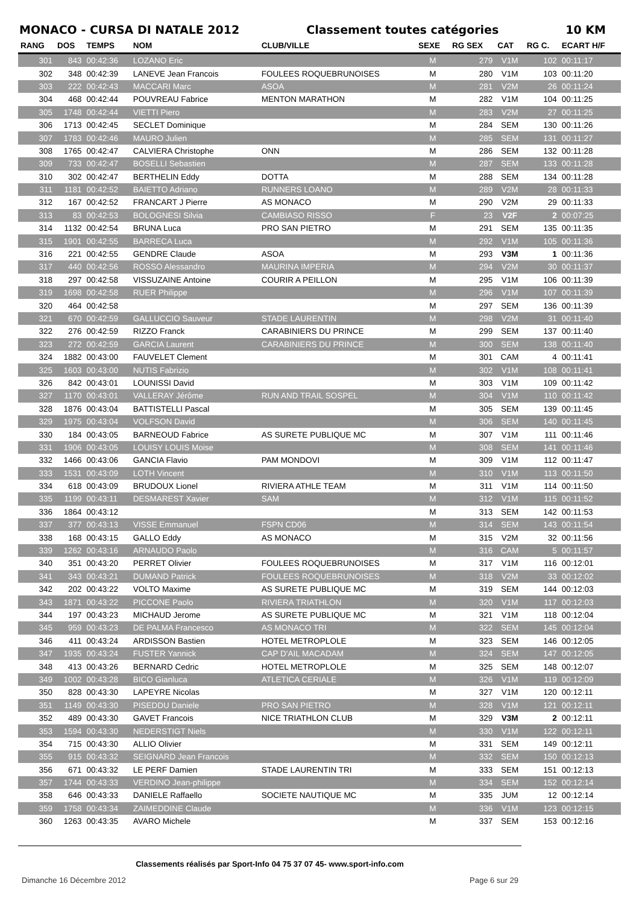MONACO - CURSA DI NATALE 2012 Classement toutes catégories 10 KM
| RANG | DOS | TEMPS | NOM | CLUB/VILLE | SEXE | RG SEX | CAT | RG C. | ECART H/F |
| --- | --- | --- | --- | --- | --- | --- | --- | --- | --- |
| 301 | 843 | 00:42:36 | LOZANO Eric | | M | 279 | V1M | 102 | 00:11:17 |
| 302 | 348 | 00:42:39 | LANEVE Jean Francois | FOULEES ROQUEBRUNOISES | M | 280 | V1M | 103 | 00:11:20 |
| 303 | 222 | 00:42:43 | MACCARI Marc | ASOA | M | 281 | V2M | 26 | 00:11:24 |
| 304 | 468 | 00:42:44 | POUVREAU Fabrice | MENTON MARATHON | M | 282 | V1M | 104 | 00:11:25 |
| 305 | 1748 | 00:42:44 | VIETTI Piero | | M | 283 | V2M | 27 | 00:11:25 |
| 306 | 1713 | 00:42:45 | SECLET Dominique | | M | 284 | SEM | 130 | 00:11:26 |
| 307 | 1783 | 00:42:46 | MAURO Julien | | M | 285 | SEM | 131 | 00:11:27 |
| 308 | 1765 | 00:42:47 | CALVIERA Christophe | ONN | M | 286 | SEM | 132 | 00:11:28 |
| 309 | 733 | 00:42:47 | BOSELLI Sebastien | | M | 287 | SEM | 133 | 00:11:28 |
| 310 | 302 | 00:42:47 | BERTHELIN Eddy | DOTTA | M | 288 | SEM | 134 | 00:11:28 |
| 311 | 1181 | 00:42:52 | BAIETTO Adriano | RUNNERS LOANO | M | 289 | V2M | 28 | 00:11:33 |
| 312 | 167 | 00:42:52 | FRANCART J Pierre | AS MONACO | M | 290 | V2M | 29 | 00:11:33 |
| 313 | 83 | 00:42:53 | BOLOGNESI Silvia | CAMBIASO RISSO | F | 23 | V2F | 2 | 00:07:25 |
| 314 | 1132 | 00:42:54 | BRUNA Luca | PRO SAN PIETRO | M | 291 | SEM | 135 | 00:11:35 |
| 315 | 1901 | 00:42:55 | BARRECA Luca | | M | 292 | V1M | 105 | 00:11:36 |
| 316 | 221 | 00:42:55 | GENDRE Claude | ASOA | M | 293 | V3M | 1 | 00:11:36 |
| 317 | 440 | 00:42:56 | ROSSO Alessandro | MAURINA IMPERIA | M | 294 | V2M | 30 | 00:11:37 |
| 318 | 297 | 00:42:58 | VISSUZAINE Antoine | COURIR A PEILLON | M | 295 | V1M | 106 | 00:11:39 |
| 319 | 1698 | 00:42:58 | RUER Philippe | | M | 296 | V1M | 107 | 00:11:39 |
| 320 | 464 | 00:42:58 | | | M | 297 | SEM | 136 | 00:11:39 |
| 321 | 670 | 00:42:59 | GALLUCCIO Sauveur | STADE LAURENTIN | M | 298 | V2M | 31 | 00:11:40 |
| 322 | 276 | 00:42:59 | RIZZO Franck | CARABINIERS DU PRINCE | M | 299 | SEM | 137 | 00:11:40 |
| 323 | 272 | 00:42:59 | GARCIA Laurent | CARABINIERS DU PRINCE | M | 300 | SEM | 138 | 00:11:40 |
| 324 | 1882 | 00:43:00 | FAUVELET Clement | | M | 301 | CAM | 4 | 00:11:41 |
| 325 | 1603 | 00:43:00 | NUTIS Fabrizio | | M | 302 | V1M | 108 | 00:11:41 |
| 326 | 842 | 00:43:01 | LOUNISSI David | | M | 303 | V1M | 109 | 00:11:42 |
| 327 | 1170 | 00:43:01 | VALLERAY Jérôme | RUN AND TRAIL SOSPEL | M | 304 | V1M | 110 | 00:11:42 |
| 328 | 1876 | 00:43:04 | BATTISTELLI Pascal | | M | 305 | SEM | 139 | 00:11:45 |
| 329 | 1975 | 00:43:04 | VOLFSON David | | M | 306 | SEM | 140 | 00:11:45 |
| 330 | 184 | 00:43:05 | BARNEOUD Fabrice | AS SURETE PUBLIQUE MC | M | 307 | V1M | 111 | 00:11:46 |
| 331 | 1906 | 00:43:05 | LOUISY LOUIS Moise | | M | 308 | SEM | 141 | 00:11:46 |
| 332 | 1466 | 00:43:06 | GANCIA Flavio | PAM MONDOVI | M | 309 | V1M | 112 | 00:11:47 |
| 333 | 1531 | 00:43:09 | LOTH Vincent | | M | 310 | V1M | 113 | 00:11:50 |
| 334 | 618 | 00:43:09 | BRUDOUX Lionel | RIVIERA ATHLE TEAM | M | 311 | V1M | 114 | 00:11:50 |
| 335 | 1199 | 00:43:11 | DESMAREST Xavier | SAM | M | 312 | V1M | 115 | 00:11:52 |
| 336 | 1864 | 00:43:12 | | | M | 313 | SEM | 142 | 00:11:53 |
| 337 | 377 | 00:43:13 | VISSE Emmanuel | FSPN CD06 | M | 314 | SEM | 143 | 00:11:54 |
| 338 | 168 | 00:43:15 | GALLO Eddy | AS MONACO | M | 315 | V2M | 32 | 00:11:56 |
| 339 | 1262 | 00:43:16 | ARNAUDO Paolo | | M | 316 | CAM | 5 | 00:11:57 |
| 340 | 351 | 00:43:20 | PERRET Olivier | FOULEES ROQUEBRUNOISES | M | 317 | V1M | 116 | 00:12:01 |
| 341 | 343 | 00:43:21 | DUMAND Patrick | FOULEES ROQUEBRUNOISES | M | 318 | V2M | 33 | 00:12:02 |
| 342 | 202 | 00:43:22 | VOLTO Maxime | AS SURETE PUBLIQUE MC | M | 319 | SEM | 144 | 00:12:03 |
| 343 | 1871 | 00:43:22 | PICCONE Paolo | RIVIERA TRIATHLON | M | 320 | V1M | 117 | 00:12:03 |
| 344 | 197 | 00:43:23 | MICHAUD Jerome | AS SURETE PUBLIQUE MC | M | 321 | V1M | 118 | 00:12:04 |
| 345 | 959 | 00:43:23 | DE PALMA Francesco | AS MONACO TRI | M | 322 | SEM | 145 | 00:12:04 |
| 346 | 411 | 00:43:24 | ARDISSON Bastien | HOTEL METROPLOLE | M | 323 | SEM | 146 | 00:12:05 |
| 347 | 1935 | 00:43:24 | FUSTER Yannick | CAP D'AIL MACADAM | M | 324 | SEM | 147 | 00:12:05 |
| 348 | 413 | 00:43:26 | BERNARD Cedric | HOTEL METROPLOLE | M | 325 | SEM | 148 | 00:12:07 |
| 349 | 1002 | 00:43:28 | BICO Gianluca | ATLETICA CERIALE | M | 326 | V1M | 119 | 00:12:09 |
| 350 | 828 | 00:43:30 | LAPEYRE Nicolas | | M | 327 | V1M | 120 | 00:12:11 |
| 351 | 1149 | 00:43:30 | PISEDDU Daniele | PRO SAN PIETRO | M | 328 | V1M | 121 | 00:12:11 |
| 352 | 489 | 00:43:30 | GAVET Francois | NICE TRIATHLON CLUB | M | 329 | V3M | 2 | 00:12:11 |
| 353 | 1594 | 00:43:30 | NEDERSTIGT Niels | | M | 330 | V1M | 122 | 00:12:11 |
| 354 | 715 | 00:43:30 | ALLIO Olivier | | M | 331 | SEM | 149 | 00:12:11 |
| 355 | 915 | 00:43:32 | SEIGNARD Jean Francois | | M | 332 | SEM | 150 | 00:12:13 |
| 356 | 671 | 00:43:32 | LE PERF Damien | STADE LAURENTIN TRI | M | 333 | SEM | 151 | 00:12:13 |
| 357 | 1744 | 00:43:33 | VERDINO Jean-philippe | | M | 334 | SEM | 152 | 00:12:14 |
| 358 | 646 | 00:43:33 | DANIELE Raffaello | SOCIETE NAUTIQUE MC | M | 335 | JUM | 12 | 00:12:14 |
| 359 | 1758 | 00:43:34 | ZAIMEDDINE Claude | | M | 336 | V1M | 123 | 00:12:15 |
| 360 | 1263 | 00:43:35 | AVARO Michele | | M | 337 | SEM | 153 | 00:12:16 |
Classements réalisés par Sport-Info 04 75 37 07 45- www.sport-info.com
Dimanche 16 Décembre 2012 Page 6 sur 29